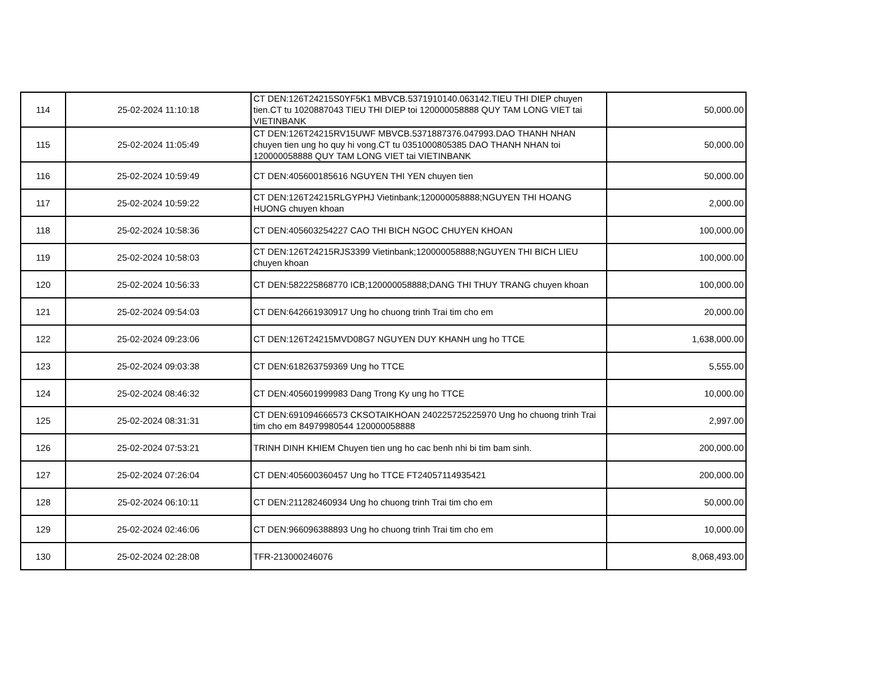| 114 | 25-02-2024 11:10:18 | CT DEN:126T24215S0YF5K1 MBVCB.5371910140.063142.TIEU THI DIEP chuyen tien.CT tu 1020887043 TIEU THI DIEP toi 120000058888 QUY TAM LONG VIET tai VIETINBANK | 50,000.00 |
| 115 | 25-02-2024 11:05:49 | CT DEN:126T24215RV15UWF MBVCB.5371887376.047993.DAO THANH NHAN chuyen tien ung ho quy hi vong.CT tu 0351000805385 DAO THANH NHAN toi 120000058888 QUY TAM LONG VIET tai VIETINBANK | 50,000.00 |
| 116 | 25-02-2024 10:59:49 | CT DEN:405600185616 NGUYEN THI YEN chuyen tien | 50,000.00 |
| 117 | 25-02-2024 10:59:22 | CT DEN:126T24215RLGYPHJ Vietinbank;120000058888;NGUYEN THI HOANG HUONG chuyen khoan | 2,000.00 |
| 118 | 25-02-2024 10:58:36 | CT DEN:405603254227 CAO THI BICH NGOC CHUYEN KHOAN | 100,000.00 |
| 119 | 25-02-2024 10:58:03 | CT DEN:126T24215RJS3399 Vietinbank;120000058888;NGUYEN THI BICH LIEU chuyen khoan | 100,000.00 |
| 120 | 25-02-2024 10:56:33 | CT DEN:582225868770 ICB;120000058888;DANG THI THUY TRANG chuyen khoan | 100,000.00 |
| 121 | 25-02-2024 09:54:03 | CT DEN:642661930917 Ung ho chuong trinh Trai tim cho em | 20,000.00 |
| 122 | 25-02-2024 09:23:06 | CT DEN:126T24215MVD08G7 NGUYEN DUY KHANH ung ho TTCE | 1,638,000.00 |
| 123 | 25-02-2024 09:03:38 | CT DEN:618263759369 Ung ho TTCE | 5,555.00 |
| 124 | 25-02-2024 08:46:32 | CT DEN:405601999983 Dang Trong Ky ung ho TTCE | 10,000.00 |
| 125 | 25-02-2024 08:31:31 | CT DEN:691094666573 CKSOTAIKHOAN 240225725225970 Ung ho chuong trinh Trai tim cho em 84979980544 120000058888 | 2,997.00 |
| 126 | 25-02-2024 07:53:21 | TRINH DINH KHIEM Chuyen tien ung ho cac benh nhi bi tim bam sinh. | 200,000.00 |
| 127 | 25-02-2024 07:26:04 | CT DEN:405600360457 Ung ho TTCE FT24057114935421 | 200,000.00 |
| 128 | 25-02-2024 06:10:11 | CT DEN:211282460934 Ung ho chuong trinh Trai tim cho em | 50,000.00 |
| 129 | 25-02-2024 02:46:06 | CT DEN:966096388893 Ung ho chuong trinh Trai tim cho em | 10,000.00 |
| 130 | 25-02-2024 02:28:08 | TFR-213000246076 | 8,068,493.00 |